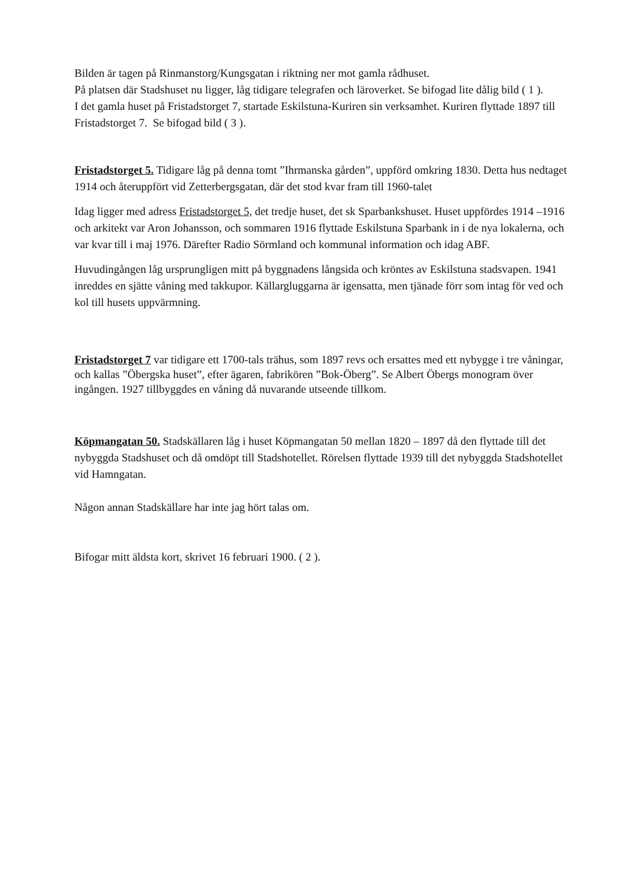Bilden är tagen på Rinmanstorg/Kungsgatan i riktning ner mot gamla rådhuset.
På platsen där Stadshuset nu ligger, låg tidigare telegrafen och läroverket. Se bifogad lite dålig bild ( 1 ).
I det gamla huset på Fristadstorget 7, startade Eskilstuna-Kuriren sin verksamhet. Kuriren flyttade 1897 till Fristadstorget 7. Se bifogad bild ( 3 ).
Fristadstorget 5. Tidigare låg på denna tomt ”Ihrmanska gården”, uppförd omkring 1830. Detta hus nedtaget 1914 och återuppfört vid Zetterbergsgatan, där det stod kvar fram till 1960-talet
Idag ligger med adress Fristadstorget 5, det tredje huset, det sk Sparbankshuset. Huset uppfördes 1914 –1916 och arkitekt var Aron Johansson, och sommaren 1916 flyttade Eskilstuna Sparbank in i de nya lokalerna, och var kvar till i maj 1976. Därefter Radio Sörmland och kommunal information och idag ABF.
Huvudingången låg ursprungligen mitt på byggnadens långsida och kröntes av Eskilstuna stadsvapen. 1941 inreddes en sjätte våning med takkupor. Källargluggarna är igensatta, men tjänade förr som intag för ved och kol till husets uppvärmning.
Fristadstorget 7 var tidigare ett 1700-tals trähus, som 1897 revs och ersattes med ett nybygge i tre våningar, och kallas ”Öbergska huset”, efter ägaren, fabrikören ”Bok-Öberg”. Se Albert Öbergs monogram över ingången. 1927 tillbyggdes en våning då nuvarande utseende tillkom.
Köpmangatan 50. Stadskällaren låg i huset Köpmangatan 50 mellan 1820 – 1897 då den flyttade till det nybyggda Stadshuset och då omdöpt till Stadshotellet. Rörelsen flyttade 1939 till det nybyggda Stadshotellet vid Hamngatan.
Någon annan Stadskällare har inte jag hört talas om.
Bifogar mitt äldsta kort, skrivet 16 februari 1900. ( 2 ).